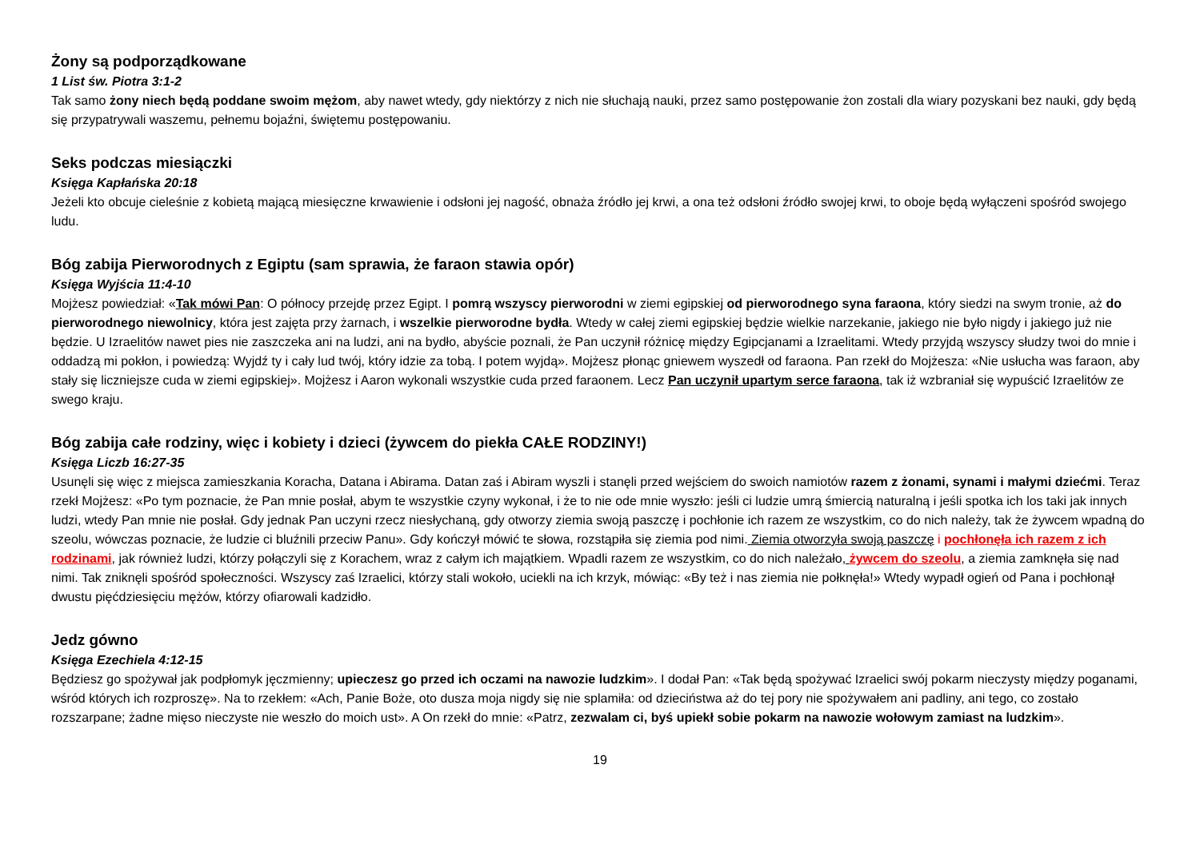Żony są podporządkowane
1 List św. Piotra 3:1-2
Tak samo żony niech będą poddane swoim mężom, aby nawet wtedy, gdy niektórzy z nich nie słuchają nauki, przez samo postępowanie żon zostali dla wiary pozyskani bez nauki, gdy będą się przypatrywali waszemu, pełnemu bojaźni, świętemu postępowaniu.
Seks podczas miesiączki
Księga Kapłańska 20:18
Jeżeli kto obcuje cieleśnie z kobietą mającą miesięczne krwawienie i odsłoni jej nagość, obnaża źródło jej krwi, a ona też odsłoni źródło swojej krwi, to oboje będą wyłączeni spośród swojego ludu.
Bóg zabija Pierworodnych z Egiptu (sam sprawia, że faraon stawia opór)
Księga Wyjścia 11:4-10
Mojżesz powiedział: «Tak mówi Pan: O północy przejdę przez Egipt. I pomrą wszyscy pierworodni w ziemi egipskiej od pierworodnego syna faraona, który siedzi na swym tronie, aż do pierworodnego niewolnicy, która jest zajęta przy żarnach, i wszelkie pierworodne bydła. Wtedy w całej ziemi egipskiej będzie wielkie narzekanie, jakiego nie było nigdy i jakiego już nie będzie. U Izraelitów nawet pies nie zaszczeka ani na ludzi, ani na bydło, abyście poznali, że Pan uczynił różnicę między Egipcjanami a Izraelitami. Wtedy przyjdą wszyscy słudzy twoi do mnie i oddadzą mi pokłon, i powiedzą: Wyjdź ty i cały lud twój, który idzie za tobą. I potem wyjdą». Mojżesz płonąc gniewem wyszedł od faraona. Pan rzekł do Mojżesza: «Nie usłucha was faraon, aby stały się liczniejsze cuda w ziemi egipskiej». Mojżesz i Aaron wykonali wszystkie cuda przed faraonem. Lecz Pan uczynił upartym serce faraona, tak iż wzbraniał się wypuścić Izraelitów ze swego kraju.
Bóg zabija całe rodziny, więc i kobiety i dzieci (żywcem do piekła CAŁE RODZINY!)
Księga Liczb 16:27-35
Usunęli się więc z miejsca zamieszkania Koracha, Datana i Abirama. Datan zaś i Abiram wyszli i stanęli przed wejściem do swoich namiotów razem z żonami, synami i małymi dziećmi. Teraz rzekł Mojżesz: «Po tym poznacie, że Pan mnie posłał, abym te wszystkie czyny wykonał, i że to nie ode mnie wyszło: jeśli ci ludzie umrą śmiercią naturalną i jeśli spotka ich los taki jak innych ludzi, wtedy Pan mnie nie posłał. Gdy jednak Pan uczyni rzecz niesłychaną, gdy otworzy ziemia swoją paszczę i pochłonie ich razem ze wszystkim, co do nich należy, tak że żywcem wpadną do szeolu, wówczas poznacie, że ludzie ci bluźnili przeciw Panu». Gdy kończył mówić te słowa, rozstąpiła się ziemia pod nimi. Ziemia otworzyła swoją paszczę i pochłonęła ich razem z ich rodzinami, jak również ludzi, którzy połączyli się z Korachem, wraz z całym ich majątkiem. Wpadli razem ze wszystkim, co do nich należało, żywcem do szeolu, a ziemia zamknęła się nad nimi. Tak zniknęli spośród społeczności. Wszyscy zaś Izraelici, którzy stali wokoło, uciekli na ich krzyk, mówiąc: «By też i nas ziemia nie połknęła!» Wtedy wypadł ogień od Pana i pochłonął dwustu pięćdziesięciu mężów, którzy ofiarowali kadzidło.
Jedz gówno
Księga Ezechiela 4:12-15
Będziesz go spożywał jak podpłomyk jęczmienny; upieczesz go przed ich oczami na nawozie ludzkim». I dodał Pan: «Tak będą spożywać Izraelici swój pokarm nieczysty między poganami, wśród których ich rozproszę». Na to rzekłem: «Ach, Panie Boże, oto dusza moja nigdy się nie splamiła: od dzieciństwa aż do tej pory nie spożywałem ani padliny, ani tego, co zostało rozszarpane; żadne mięso nieczyste nie weszło do moich ust». A On rzekł do mnie: «Patrz, zezwalam ci, byś upiekł sobie pokarm na nawozie wołowym zamiast na ludzkim».
19